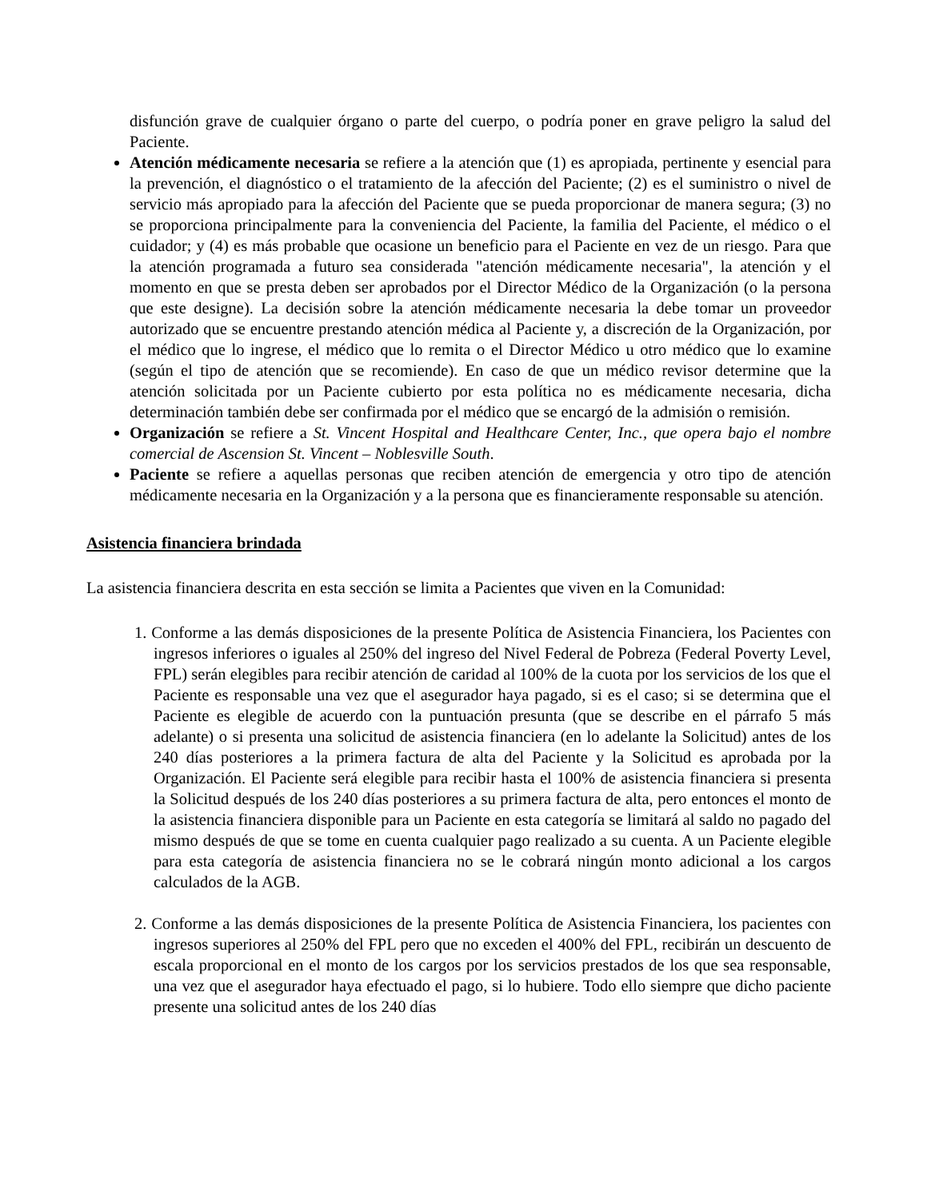disfunción grave de cualquier órgano o parte del cuerpo, o podría poner en grave peligro la salud del Paciente.
Atención médicamente necesaria se refiere a la atención que (1) es apropiada, pertinente y esencial para la prevención, el diagnóstico o el tratamiento de la afección del Paciente; (2) es el suministro o nivel de servicio más apropiado para la afección del Paciente que se pueda proporcionar de manera segura; (3) no se proporciona principalmente para la conveniencia del Paciente, la familia del Paciente, el médico o el cuidador; y (4) es más probable que ocasione un beneficio para el Paciente en vez de un riesgo. Para que la atención programada a futuro sea considerada "atención médicamente necesaria", la atención y el momento en que se presta deben ser aprobados por el Director Médico de la Organización (o la persona que este designe). La decisión sobre la atención médicamente necesaria la debe tomar un proveedor autorizado que se encuentre prestando atención médica al Paciente y, a discreción de la Organización, por el médico que lo ingrese, el médico que lo remita o el Director Médico u otro médico que lo examine (según el tipo de atención que se recomiende). En caso de que un médico revisor determine que la atención solicitada por un Paciente cubierto por esta política no es médicamente necesaria, dicha determinación también debe ser confirmada por el médico que se encargó de la admisión o remisión.
Organización se refiere a St. Vincent Hospital and Healthcare Center, Inc., que opera bajo el nombre comercial de Ascension St. Vincent – Noblesville South.
Paciente se refiere a aquellas personas que reciben atención de emergencia y otro tipo de atención médicamente necesaria en la Organización y a la persona que es financieramente responsable su atención.
Asistencia financiera brindada
La asistencia financiera descrita en esta sección se limita a Pacientes que viven en la Comunidad:
1. Conforme a las demás disposiciones de la presente Política de Asistencia Financiera, los Pacientes con ingresos inferiores o iguales al 250% del ingreso del Nivel Federal de Pobreza (Federal Poverty Level, FPL) serán elegibles para recibir atención de caridad al 100% de la cuota por los servicios de los que el Paciente es responsable una vez que el asegurador haya pagado, si es el caso; si se determina que el Paciente es elegible de acuerdo con la puntuación presunta (que se describe en el párrafo 5 más adelante) o si presenta una solicitud de asistencia financiera (en lo adelante la Solicitud) antes de los 240 días posteriores a la primera factura de alta del Paciente y la Solicitud es aprobada por la Organización. El Paciente será elegible para recibir hasta el 100% de asistencia financiera si presenta la Solicitud después de los 240 días posteriores a su primera factura de alta, pero entonces el monto de la asistencia financiera disponible para un Paciente en esta categoría se limitará al saldo no pagado del mismo después de que se tome en cuenta cualquier pago realizado a su cuenta. A un Paciente elegible para esta categoría de asistencia financiera no se le cobrará ningún monto adicional a los cargos calculados de la AGB.
2. Conforme a las demás disposiciones de la presente Política de Asistencia Financiera, los pacientes con ingresos superiores al 250% del FPL pero que no exceden el 400% del FPL, recibirán un descuento de escala proporcional en el monto de los cargos por los servicios prestados de los que sea responsable, una vez que el asegurador haya efectuado el pago, si lo hubiere. Todo ello siempre que dicho paciente presente una solicitud antes de los 240 días